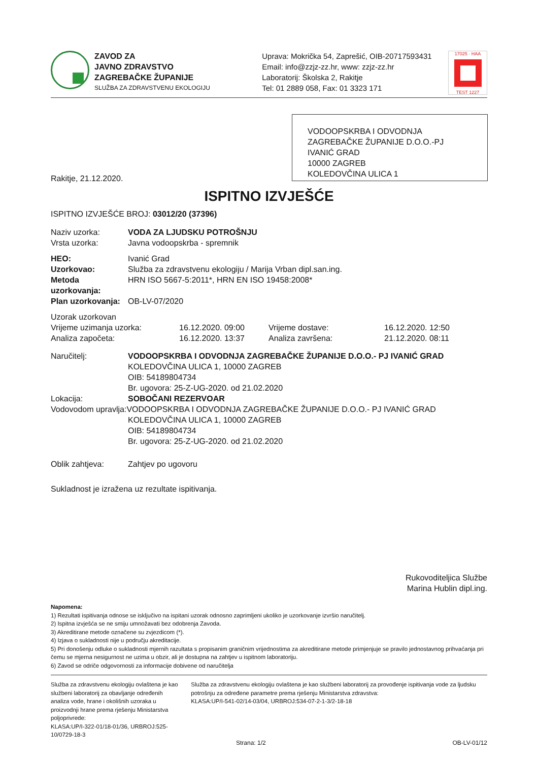ZAVOD ZA
JAVNO ZDRAVSTVO
ZAGREBAČKE ŽUPANIJE
SLUŽBA ZA ZDRAVSTVENU EKOLOGIJU
Uprava: Mokrička 54, Zaprešić, OIB-20717593431
Email: info@zzjz-zz.hr, www: zzjz-zz.hr
Laboratorij: Školska 2, Rakitje
Tel: 01 2889 058, Fax: 01 3323 171
17025 · HAA
TEST 1227
VODOOPSKRBA I ODVODNJA ZAGREBAČKE ŽUPANIJE D.O.O.-PJ IVANIĆ GRAD
10000 ZAGREB
KOLEDOVČINA ULICA 1
Rakitje, 21.12.2020.
ISPITNO IZVJEŠĆE
ISPITNO IZVJEŠĆE BROJ: 03012/20 (37396)
Naziv uzorka: VODA ZA LJUDSKU POTROŠNJU
Vrsta uzorka:
Javna vodoopskrba - spremnik
HEO:
Ivanić Grad
Uzorkovao:
Služba za zdravstvenu ekologiju / Marija Vrban dipl.san.ing.
Metoda uzorkovanja:
HRN ISO 5667-5:2011*, HRN EN ISO 19458:2008*
Plan uzorkovanja:
OB-LV-07/2020
Uzorak uzorkovan
Vrijeme uzimanja uzorka: 16.12.2020. 09:00 Vrijeme dostave:
16.12.2020. 12:50
Analiza započeta: 16.12.2020. 13:37 Analiza završena:
21.12.2020. 08:11
Naručitelj: VODOOPSKRBA I ODVODNJA ZAGREBAČKE ŽUPANIJE D.O.O.- PJ IVANIĆ GRAD
KOLEDOVČINA ULICA 1, 10000 ZAGREB
OIB: 54189804734
Br. ugovora: 25-Z-UG-2020. od 21.02.2020
Lokacija: SOBOČANI REZERVOAR
Vodovodom upravlja: VODOOPSKRBA I ODVODNJA ZAGREBAČKE ŽUPANIJE D.O.O.- PJ IVANIĆ GRAD
KOLEDOVČINA ULICA 1, 10000 ZAGREB
OIB: 54189804734
Br. ugovora: 25-Z-UG-2020. od 21.02.2020
Oblik zahtjeva:
Zahtjev po ugovoru
Sukladnost je izražena uz rezultate ispitivanja.
Rukovoditeljica Službe
Marina Hublin dipl.ing.
Napomena:
1) Rezultati ispitivanja odnose se isključivo na ispitani uzorak odnosno zaprimljeni ukoliko je uzorkovanje izvršio naručitelj.
2) Ispitna izvješća se ne smiju umnožavati bez odobrenja Zavoda.
3) Akreditirane metode označene su zvjezdicom (*).
4) Izjava o sukladnosti nije u području akreditacije.
5) Pri donošenju odluke o sukladnosti mjernih razultata s propisanim graničnim vrijednostima za akreditirane metode primjenjuje se pravilo jednostavnog prihvaćanja pri čemu se mjerna nesigurnost ne uzima u obzir, ali je dostupna na zahtjev u ispitnom laboratoriju.
6) Zavod se odriče odgovornosti za informacije dobivene od naručitelja
Služba za zdravstvenu ekologiju ovlaštena je kao službeni laboratorij za obavljanje određenih analiza vode, hrane i okolišnih uzoraka u proizvodnji hrane prema rješenju Ministarstva poljoprivrede:
KLASA:UP/I-322-01/18-01/36, URBROJ:525-10/0729-18-3
Služba za zdravstvenu ekologiju ovlaštena je kao službeni laboratorij za provođenje ispitivanja vode za ljudsku potrošnju za određene parametre prema rješenju Ministarstva zdravstva:
KLASA:UP/I-541-02/14-03/04, URBROJ:534-07-2-1-3/2-18-18
Strana: 1/2 OB-LV-01/12